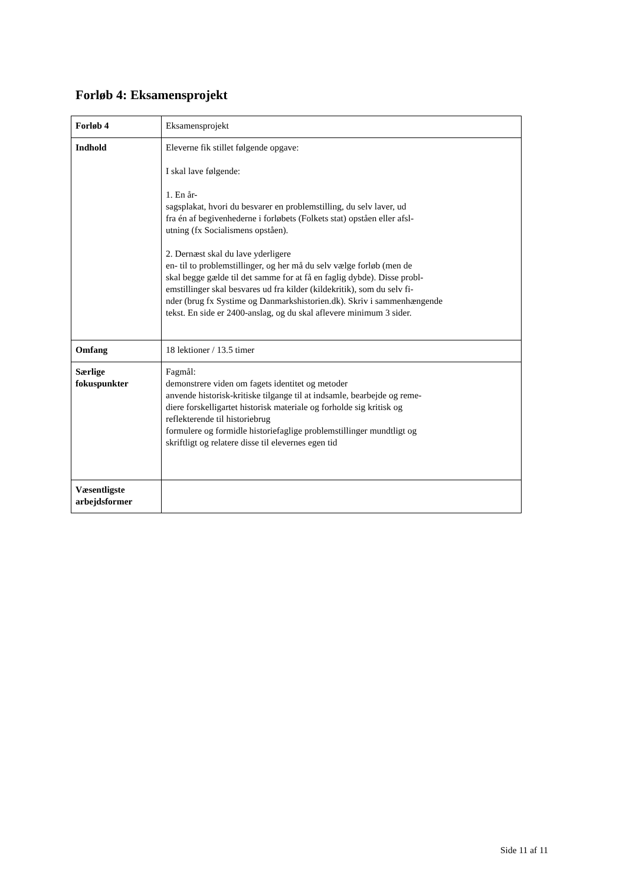Forløb 4: Eksamensprojekt
| Forløb 4 | Eksamensprojekt |
| Indhold | Eleverne fik stillet følgende opgave: I skal lave følgende: 1. En år- sagsplakat, hvori du besvarer en problemstilling, du selv laver, ud fra én af begivenhederne i forløbets (Folkets stat) opståen eller afsl- utning (fx Socialismens opståen). 2. Dernæst skal du lave yderligere en- til to problemstillinger, og her må du selv vælge forløb (men de skal begge gælde til det samme for at få en faglig dybde). Disse probl- emstillinger skal besvares ud fra kilder (kildekritik), som du selv fi- nder (brug fx Systime og Danmarkshistorien.dk). Skriv i sammenhængende tekst. En side er 2400-anslag, og du skal aflevere minimum 3 sider. |
| Omfang | 18 lektioner / 13.5 timer |
| Særlige fokuspunkter | Fagmål: demonstrere viden om fagets identitet og metoder anvende historisk-kritiske tilgange til at indsamle, bearbejde og reme- diere forskelligartet historisk materiale og forholde sig kritisk og reflekterende til historiebrug formulere og formidle historiefaglige problemstillinger mundtligt og skriftligt og relatere disse til elevernes egen tid |
| Væsentligste arbejdsformer | |
Side 11 af 11